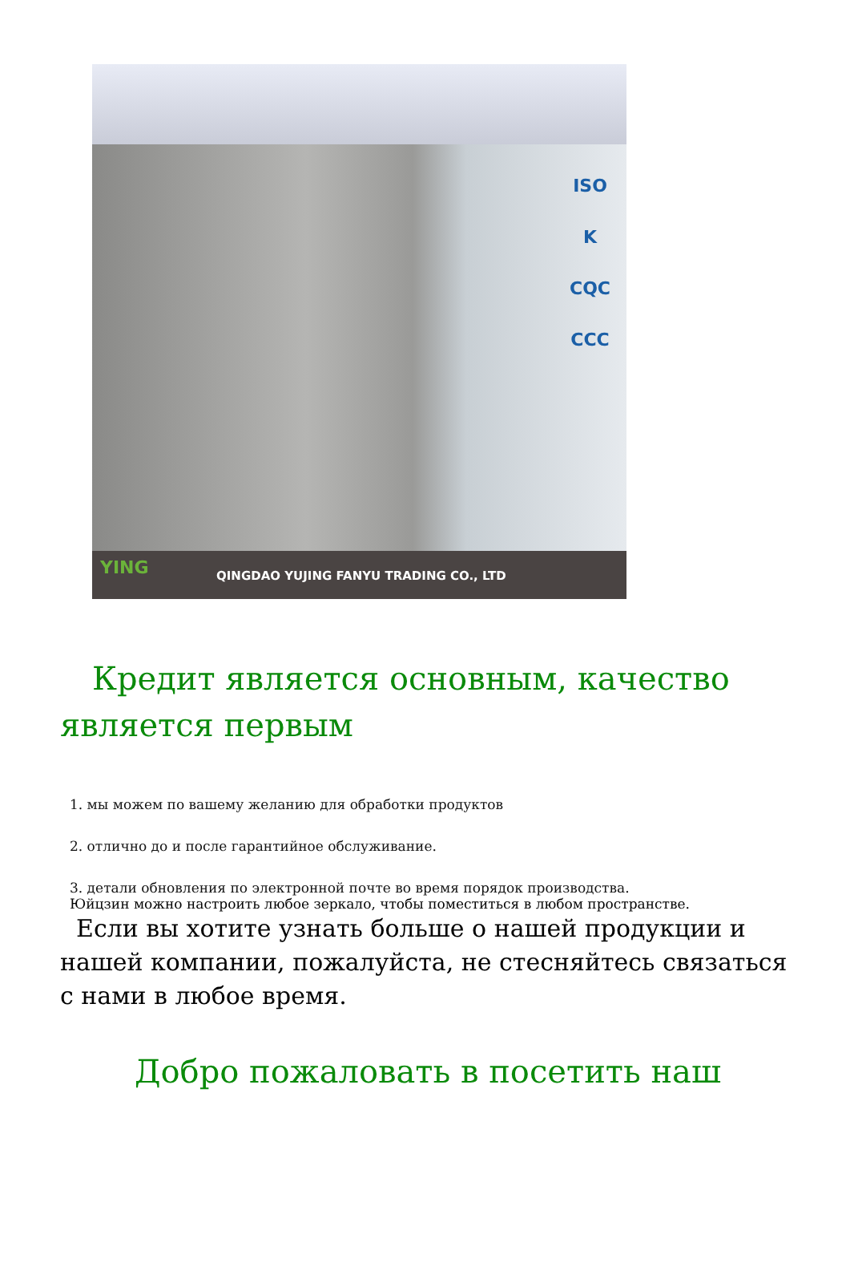ISO
K
CQC
CCC
YING
QINGDAO YUJING FANYU TRADING CO., LTD
Кредит является основным, качество является первым
1. мы можем по вашему желанию для обработки продуктов
2. отлично до и после гарантийное обслуживание.
3. детали обновления по электронной почте во время порядок производства.
Юйцзин можно настроить любое зеркало, чтобы поместиться в любом пространстве.
Если вы хотите узнать больше о нашей продукции и нашей компании, пожалуйста, не стесняйтесь связаться с нами в любое время.
Добро пожаловать в посетить наш